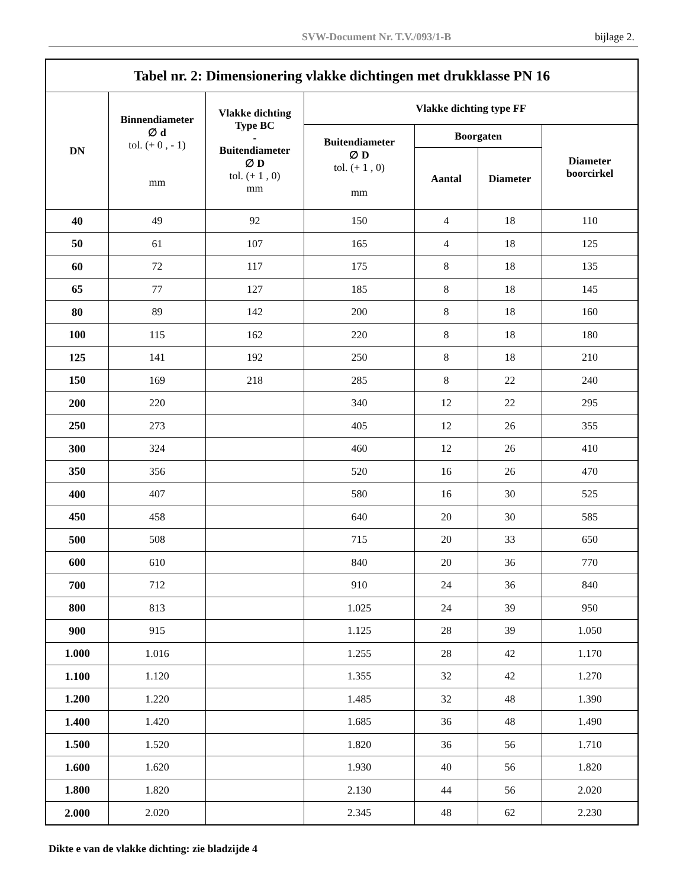SVW-Document Nr. T.V./093/1-B bijlage 2.
| Tabel nr. 2: Dimensionering vlakke dichtingen met drukklasse PN 16 | | | | | | |
| --- | --- | --- | --- | --- | --- | --- |
| DN | Binnendiameter ∅ d tol. (+ 0 , - 1) mm | Vlakke dichting Type BC - Buitendiameter ∅ D tol. (+ 1 , 0) mm | Vlakke dichting type FF | | | |
| | | | Buitendiameter ∅ D tol. (+ 1 , 0) mm | Boorgaten | | Diameter boorcirkel |
| | | | | Aantal | Diameter | |
| 40 | 49 | 92 | 150 | 4 | 18 | 110 |
| 50 | 61 | 107 | 165 | 4 | 18 | 125 |
| 60 | 72 | 117 | 175 | 8 | 18 | 135 |
| 65 | 77 | 127 | 185 | 8 | 18 | 145 |
| 80 | 89 | 142 | 200 | 8 | 18 | 160 |
| 100 | 115 | 162 | 220 | 8 | 18 | 180 |
| 125 | 141 | 192 | 250 | 8 | 18 | 210 |
| 150 | 169 | 218 | 285 | 8 | 22 | 240 |
| 200 | 220 | | 340 | 12 | 22 | 295 |
| 250 | 273 | | 405 | 12 | 26 | 355 |
| 300 | 324 | | 460 | 12 | 26 | 410 |
| 350 | 356 | | 520 | 16 | 26 | 470 |
| 400 | 407 | | 580 | 16 | 30 | 525 |
| 450 | 458 | | 640 | 20 | 30 | 585 |
| 500 | 508 | | 715 | 20 | 33 | 650 |
| 600 | 610 | | 840 | 20 | 36 | 770 |
| 700 | 712 | | 910 | 24 | 36 | 840 |
| 800 | 813 | | 1.025 | 24 | 39 | 950 |
| 900 | 915 | | 1.125 | 28 | 39 | 1.050 |
| 1.000 | 1.016 | | 1.255 | 28 | 42 | 1.170 |
| 1.100 | 1.120 | | 1.355 | 32 | 42 | 1.270 |
| 1.200 | 1.220 | | 1.485 | 32 | 48 | 1.390 |
| 1.400 | 1.420 | | 1.685 | 36 | 48 | 1.490 |
| 1.500 | 1.520 | | 1.820 | 36 | 56 | 1.710 |
| 1.600 | 1.620 | | 1.930 | 40 | 56 | 1.820 |
| 1.800 | 1.820 | | 2.130 | 44 | 56 | 2.020 |
| 2.000 | 2.020 | | 2.345 | 48 | 62 | 2.230 |
Dikte e van de vlakke dichting: zie bladzijde 4